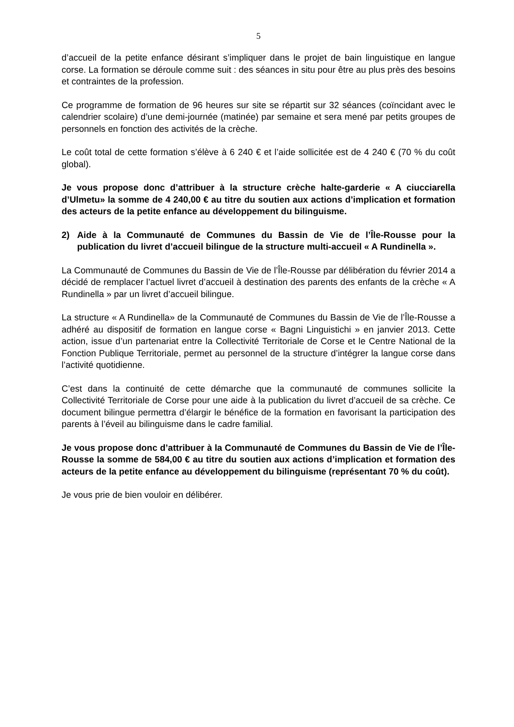5
d’accueil de la petite enfance désirant s’impliquer dans le projet de bain linguistique en langue corse. La formation se déroule comme suit : des séances in situ pour être au plus près des besoins et contraintes de la profession.
Ce programme de formation de 96 heures sur site se répartit sur 32 séances (coïncidant avec le calendrier scolaire) d’une demi-journée (matinée) par semaine et sera mené par petits groupes de personnels en fonction des activités de la crèche.
Le coût total de cette formation s’élève à 6 240 € et l’aide sollicitée est de 4 240 € (70 % du coût global).
Je vous propose donc d’attribuer à la structure crèche halte-garderie « A ciucciarella d’Ulmetu» la somme de 4 240,00 € au titre du soutien aux actions d’implication et formation des acteurs de la petite enfance au développement du bilinguisme.
2) Aide à la Communauté de Communes du Bassin de Vie de l’Île-Rousse pour la publication du livret d’accueil bilingue de la structure multi-accueil « A Rundinella ».
La Communauté de Communes du Bassin de Vie de l’Île-Rousse par délibération du février 2014 a décidé de remplacer l’actuel livret d’accueil à destination des parents des enfants de la crèche « A Rundinella » par un livret d’accueil bilingue.
La structure « A Rundinella» de la Communauté de Communes du Bassin de Vie de l’Île-Rousse a adhéré au dispositif de formation en langue corse « Bagni Linguistichi » en janvier 2013. Cette action, issue d’un partenariat entre la Collectivité Territoriale de Corse et le Centre National de la Fonction Publique Territoriale, permet au personnel de la structure d’intégrer la langue corse dans l’activité quotidienne.
C’est dans la continuité de cette démarche que la communauté de communes sollicite la Collectivité Territoriale de Corse pour une aide à la publication du livret d’accueil de sa crèche. Ce document bilingue permettra d’élargir le bénéfice de la formation en favorisant la participation des parents à l’éveil au bilinguisme dans le cadre familial.
Je vous propose donc d’attribuer à la Communauté de Communes du Bassin de Vie de l’Île-Rousse la somme de 584,00 € au titre du soutien aux actions d’implication et formation des acteurs de la petite enfance au développement du bilinguisme (représentant 70 % du coût).
Je vous prie de bien vouloir en délibérer.